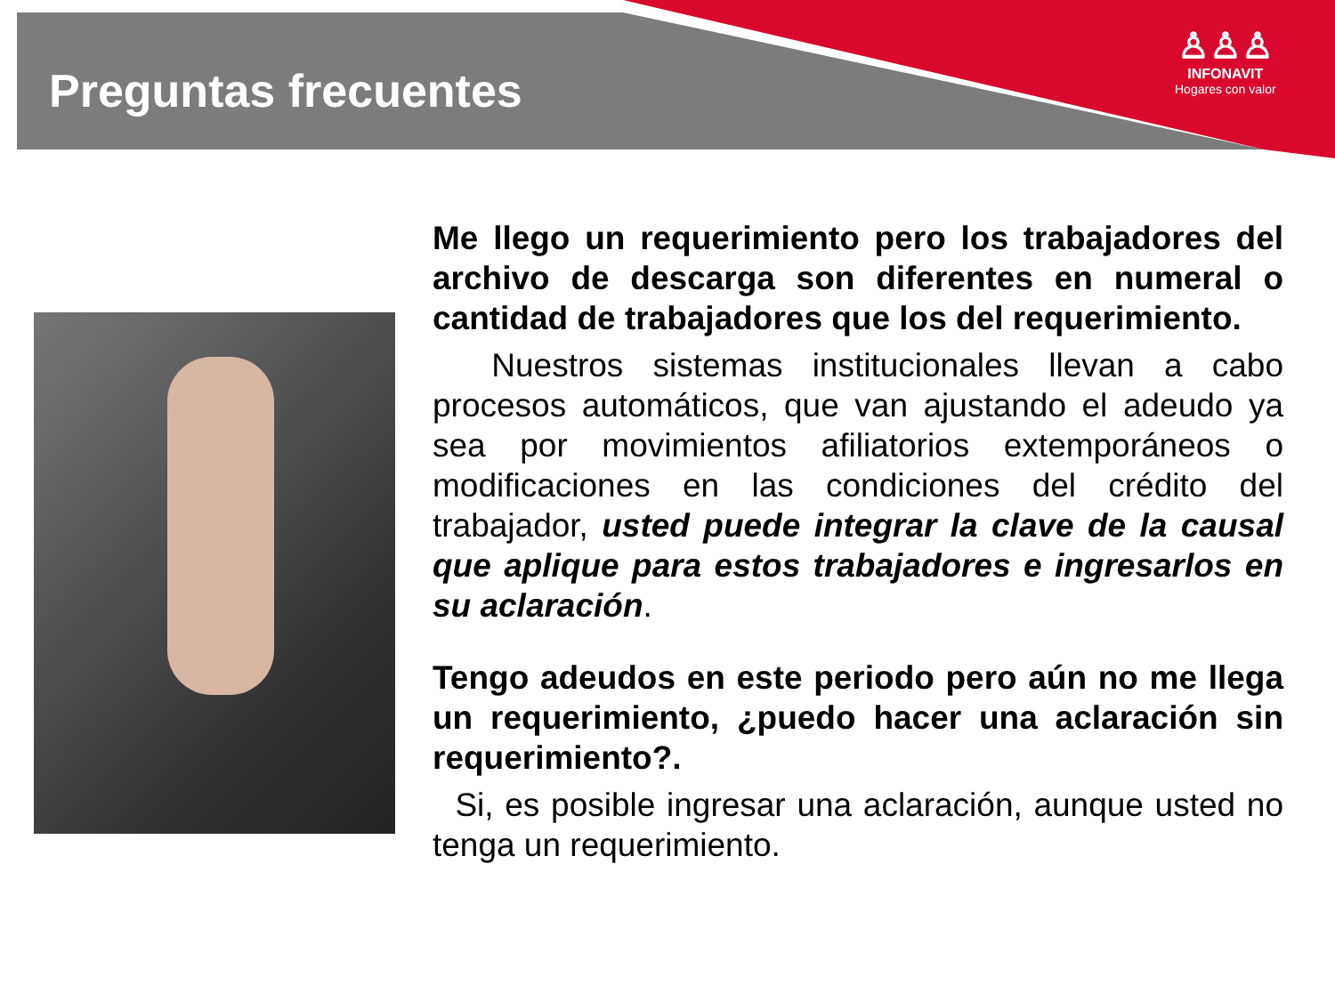Preguntas frecuentes
♙♙♙
INFONAVIT
Hogares con valor
Me llego un requerimiento pero los trabajadores del archivo de descarga son diferentes en numeral o cantidad de trabajadores que los del requerimiento.
Nuestros sistemas institucionales llevan a cabo procesos automáticos, que van ajustando el adeudo ya sea por movimientos afiliatorios extemporáneos o modificaciones en las condiciones del crédito del trabajador, usted puede integrar la clave de la causal que aplique para estos trabajadores e ingresarlos en su aclaración.
Tengo adeudos en este periodo pero aún no me llega un requerimiento, ¿puedo hacer una aclaración sin requerimiento?.
Si, es posible ingresar una aclaración, aunque usted no tenga un requerimiento.